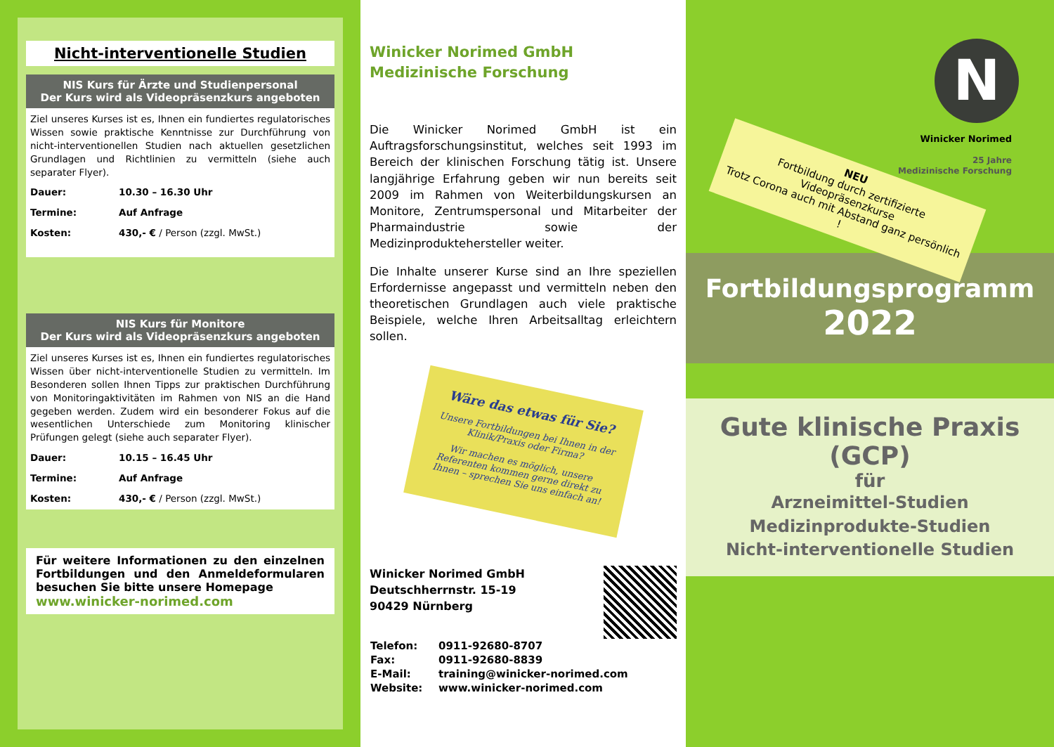Nicht-interventionelle Studien
NIS Kurs für Ärzte und Studienpersonal
Der Kurs wird als Videopräsenzkurs angeboten
Ziel unseres Kurses ist es, Ihnen ein fundiertes regulatorisches Wissen sowie praktische Kenntnisse zur Durchführung von nicht-interventionellen Studien nach aktuellen gesetzlichen Grundlagen und Richtlinien zu vermitteln (siehe auch separater Flyer).
Dauer: 10.30 – 16.30 Uhr
Termine: Auf Anfrage
Kosten: 430,- € / Person (zzgl. MwSt.)
NIS Kurs für Monitore
Der Kurs wird als Videopräsenzkurs angeboten
Ziel unseres Kurses ist es, Ihnen ein fundiertes regulatorisches Wissen über nicht-interventionelle Studien zu vermitteln. Im Besonderen sollen Ihnen Tipps zur praktischen Durchführung von Monitoringaktivitäten im Rahmen von NIS an die Hand gegeben werden. Zudem wird ein besonderer Fokus auf die wesentlichen Unterschiede zum Monitoring klinischer Prüfungen gelegt (siehe auch separater Flyer).
Dauer: 10.15 – 16.45 Uhr
Termine: Auf Anfrage
Kosten: 430,- € / Person (zzgl. MwSt.)
Für weitere Informationen zu den einzelnen Fortbildungen und den Anmeldeformularen besuchen Sie bitte unsere Homepage
www.winicker-norimed.com
Winicker Norimed GmbH
Medizinische Forschung
Die Winicker Norimed GmbH ist ein Auftragsforschungsinstitut, welches seit 1993 im Bereich der klinischen Forschung tätig ist. Unsere langjährige Erfahrung geben wir nun bereits seit 2009 im Rahmen von Weiterbildungskursen an Monitore, Zentrumspersonal und Mitarbeiter der Pharmaindustrie sowie der Medizinproduktehersteller weiter.
Die Inhalte unserer Kurse sind an Ihre speziellen Erfordernisse angepasst und vermitteln neben den theoretischen Grundlagen auch viele praktische Beispiele, welche Ihren Arbeitsalltag erleichtern sollen.
Wäre das etwas für Sie?
Unsere Fortbildungen bei Ihnen in der Klinik/Praxis oder Firma?
Wir machen es möglich, unsere Referenten kommen gerne direkt zu Ihnen – sprechen Sie uns einfach an!
Winicker Norimed GmbH
Deutschherrnstr. 15-19
90429 Nürnberg
| Telefon: | 0911-92680-8707 |
| Fax: | 0911-92680-8839 |
| E-Mail: | training@winicker-norimed.com |
| Website: | www.winicker-norimed.com |
N
Winicker Norimed
25 Jahre
Medizinische Forschung
NEU
Fortbildung durch zertifizierte Videopräsenzkurse
Trotz Corona auch mit Abstand ganz persönlich !
Fortbildungsprogramm
2022
Gute klinische Praxis
(GCP)
für
Arzneimittel-Studien
Medizinprodukte-Studien
Nicht-interventionelle Studien